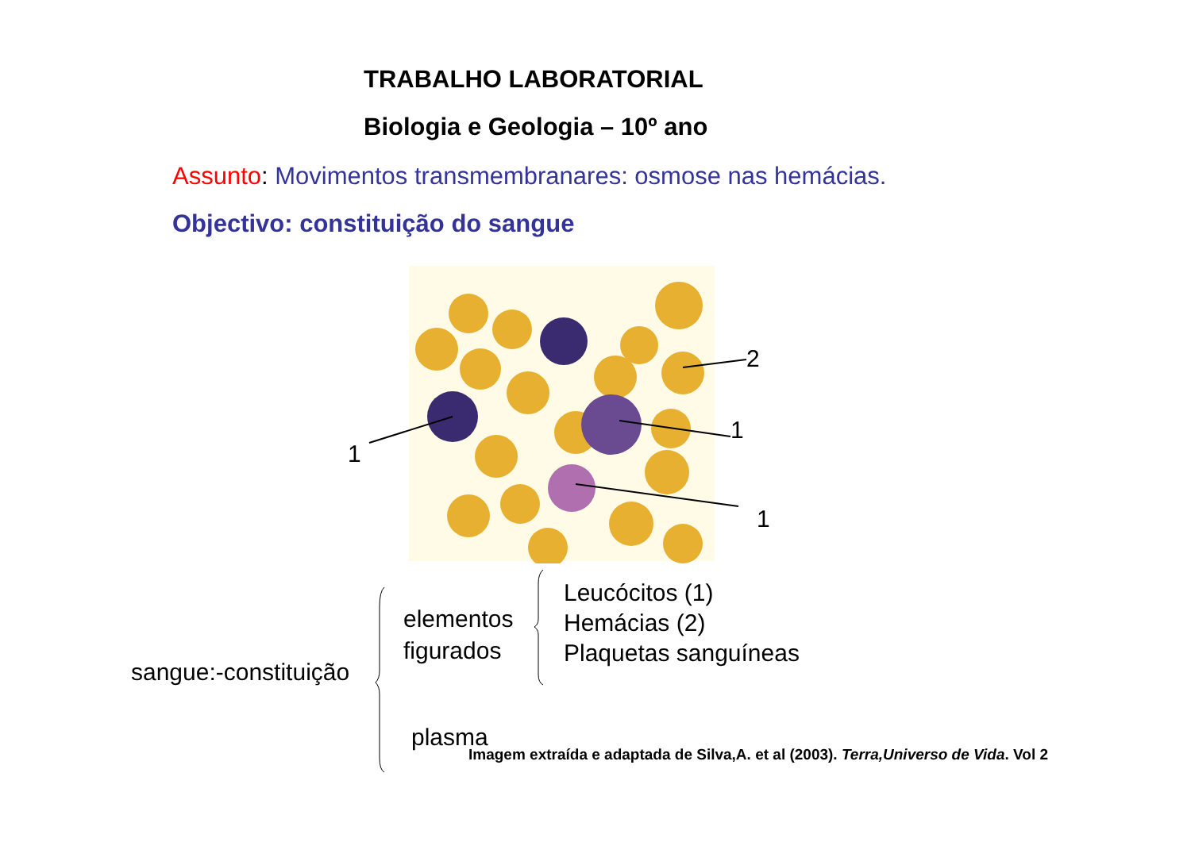TRABALHO LABORATORIAL
Biologia e Geologia – 10º ano
Assunto: Movimentos transmembranares: osmose nas hemácias.
Objectivo: constituição do sangue
1
2
1
1
sangue:-constituição
elementos
figurados
Leucócitos (1)
Hemácias (2)
Plaquetas sanguíneas
plasma
Imagem extraída e adaptada de Silva,A. et al (2003). Terra,Universo de Vida. Vol 2